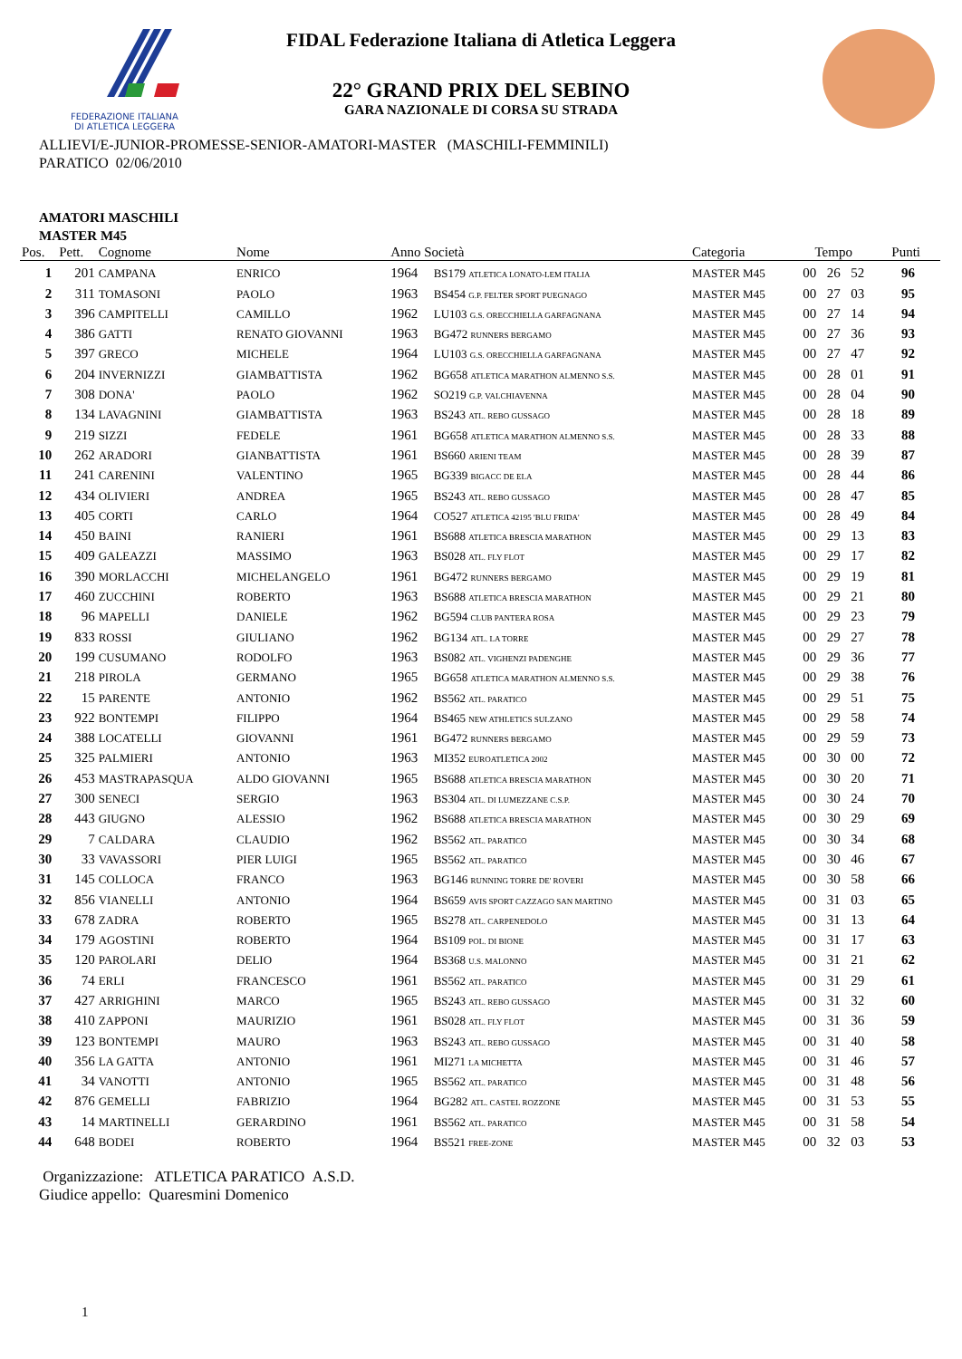FEDERAZIONE ITALIANA
DI ATLETICA LEGGERA
FIDAL Federazione Italiana di Atletica Leggera
22° GRAND PRIX DEL SEBINO
GARA NAZIONALE DI CORSA SU STRADA
ALLIEVI/E-JUNIOR-PROMESSE-SENIOR-AMATORI-MASTER (MASCHILI-FEMMINILI)
PARATICO 02/06/2010
AMATORI MASCHILI
MASTER M45
| Pos. | Pett. | Cognome | Nome | Anno Società | | Categoria | Tempo | | | Punti |
| --- | --- | --- | --- | --- | --- | --- | --- | --- | --- | --- |
| 1 | 201 | CAMPANA | ENRICO | 1964 | BS179 ATLETICA LONATO-LEM ITALIA | MASTER M45 | 00 | 26 | 52 | 96 |
| 2 | 311 | TOMASONI | PAOLO | 1963 | BS454 G.P. FELTER SPORT PUEGNAGO | MASTER M45 | 00 | 27 | 03 | 95 |
| 3 | 396 | CAMPITELLI | CAMILLO | 1962 | LU103 G.S. ORECCHIELLA GARFAGNANA | MASTER M45 | 00 | 27 | 14 | 94 |
| 4 | 386 | GATTI | RENATO GIOVANNI | 1963 | BG472 RUNNERS BERGAMO | MASTER M45 | 00 | 27 | 36 | 93 |
| 5 | 397 | GRECO | MICHELE | 1964 | LU103 G.S. ORECCHIELLA GARFAGNANA | MASTER M45 | 00 | 27 | 47 | 92 |
| 6 | 204 | INVERNIZZI | GIAMBATTISTA | 1962 | BG658 ATLETICA MARATHON ALMENNO S.S. | MASTER M45 | 00 | 28 | 01 | 91 |
| 7 | 308 | DONA' | PAOLO | 1962 | SO219 G.P. VALCHIAVENNA | MASTER M45 | 00 | 28 | 04 | 90 |
| 8 | 134 | LAVAGNINI | GIAMBATTISTA | 1963 | BS243 ATL. REBO GUSSAGO | MASTER M45 | 00 | 28 | 18 | 89 |
| 9 | 219 | SIZZI | FEDELE | 1961 | BG658 ATLETICA MARATHON ALMENNO S.S. | MASTER M45 | 00 | 28 | 33 | 88 |
| 10 | 262 | ARADORI | GIANBATTISTA | 1961 | BS660 ARIENI TEAM | MASTER M45 | 00 | 28 | 39 | 87 |
| 11 | 241 | CARENINI | VALENTINO | 1965 | BG339 BIGACC DE ELA | MASTER M45 | 00 | 28 | 44 | 86 |
| 12 | 434 | OLIVIERI | ANDREA | 1965 | BS243 ATL. REBO GUSSAGO | MASTER M45 | 00 | 28 | 47 | 85 |
| 13 | 405 | CORTI | CARLO | 1964 | CO527 ATLETICA 42195 'BLU FRIDA' | MASTER M45 | 00 | 28 | 49 | 84 |
| 14 | 450 | BAINI | RANIERI | 1961 | BS688 ATLETICA BRESCIA MARATHON | MASTER M45 | 00 | 29 | 13 | 83 |
| 15 | 409 | GALEAZZI | MASSIMO | 1963 | BS028 ATL. FLY FLOT | MASTER M45 | 00 | 29 | 17 | 82 |
| 16 | 390 | MORLACCHI | MICHELANGELO | 1961 | BG472 RUNNERS BERGAMO | MASTER M45 | 00 | 29 | 19 | 81 |
| 17 | 460 | ZUCCHINI | ROBERTO | 1963 | BS688 ATLETICA BRESCIA MARATHON | MASTER M45 | 00 | 29 | 21 | 80 |
| 18 | 96 | MAPELLI | DANIELE | 1962 | BG594 CLUB PANTERA ROSA | MASTER M45 | 00 | 29 | 23 | 79 |
| 19 | 833 | ROSSI | GIULIANO | 1962 | BG134 ATL. LA TORRE | MASTER M45 | 00 | 29 | 27 | 78 |
| 20 | 199 | CUSUMANO | RODOLFO | 1963 | BS082 ATL. VIGHENZI PADENGHE | MASTER M45 | 00 | 29 | 36 | 77 |
| 21 | 218 | PIROLA | GERMANO | 1965 | BG658 ATLETICA MARATHON ALMENNO S.S. | MASTER M45 | 00 | 29 | 38 | 76 |
| 22 | 15 | PARENTE | ANTONIO | 1962 | BS562 ATL. PARATICO | MASTER M45 | 00 | 29 | 51 | 75 |
| 23 | 922 | BONTEMPI | FILIPPO | 1964 | BS465 NEW ATHLETICS SULZANO | MASTER M45 | 00 | 29 | 58 | 74 |
| 24 | 388 | LOCATELLI | GIOVANNI | 1961 | BG472 RUNNERS BERGAMO | MASTER M45 | 00 | 29 | 59 | 73 |
| 25 | 325 | PALMIERI | ANTONIO | 1963 | MI352 EUROATLETICA 2002 | MASTER M45 | 00 | 30 | 00 | 72 |
| 26 | 453 | MASTRAPASQUA | ALDO GIOVANNI | 1965 | BS688 ATLETICA BRESCIA MARATHON | MASTER M45 | 00 | 30 | 20 | 71 |
| 27 | 300 | SENECI | SERGIO | 1963 | BS304 ATL. DI LUMEZZANE C.S.P. | MASTER M45 | 00 | 30 | 24 | 70 |
| 28 | 443 | GIUGNO | ALESSIO | 1962 | BS688 ATLETICA BRESCIA MARATHON | MASTER M45 | 00 | 30 | 29 | 69 |
| 29 | 7 | CALDARA | CLAUDIO | 1962 | BS562 ATL. PARATICO | MASTER M45 | 00 | 30 | 34 | 68 |
| 30 | 33 | VAVASSORI | PIER LUIGI | 1965 | BS562 ATL. PARATICO | MASTER M45 | 00 | 30 | 46 | 67 |
| 31 | 145 | COLLOCA | FRANCO | 1963 | BG146 RUNNING TORRE DE' ROVERI | MASTER M45 | 00 | 30 | 58 | 66 |
| 32 | 856 | VIANELLI | ANTONIO | 1964 | BS659 AVIS SPORT CAZZAGO SAN MARTINO | MASTER M45 | 00 | 31 | 03 | 65 |
| 33 | 678 | ZADRA | ROBERTO | 1965 | BS278 ATL. CARPENEDOLO | MASTER M45 | 00 | 31 | 13 | 64 |
| 34 | 179 | AGOSTINI | ROBERTO | 1964 | BS109 POL. DI BIONE | MASTER M45 | 00 | 31 | 17 | 63 |
| 35 | 120 | PAROLARI | DELIO | 1964 | BS368 U.S. MALONNO | MASTER M45 | 00 | 31 | 21 | 62 |
| 36 | 74 | ERLI | FRANCESCO | 1961 | BS562 ATL. PARATICO | MASTER M45 | 00 | 31 | 29 | 61 |
| 37 | 427 | ARRIGHINI | MARCO | 1965 | BS243 ATL. REBO GUSSAGO | MASTER M45 | 00 | 31 | 32 | 60 |
| 38 | 410 | ZAPPONI | MAURIZIO | 1961 | BS028 ATL. FLY FLOT | MASTER M45 | 00 | 31 | 36 | 59 |
| 39 | 123 | BONTEMPI | MAURO | 1963 | BS243 ATL. REBO GUSSAGO | MASTER M45 | 00 | 31 | 40 | 58 |
| 40 | 356 | LA GATTA | ANTONIO | 1961 | MI271 LA MICHETTA | MASTER M45 | 00 | 31 | 46 | 57 |
| 41 | 34 | VANOTTI | ANTONIO | 1965 | BS562 ATL. PARATICO | MASTER M45 | 00 | 31 | 48 | 56 |
| 42 | 876 | GEMELLI | FABRIZIO | 1964 | BG282 ATL. CASTEL ROZZONE | MASTER M45 | 00 | 31 | 53 | 55 |
| 43 | 14 | MARTINELLI | GERARDINO | 1961 | BS562 ATL. PARATICO | MASTER M45 | 00 | 31 | 58 | 54 |
| 44 | 648 | BODEI | ROBERTO | 1964 | BS521 FREE-ZONE | MASTER M45 | 00 | 32 | 03 | 53 |
Organizzazione: ATLETICA PARATICO A.S.D.
Giudice appello: Quaresmini Domenico
1